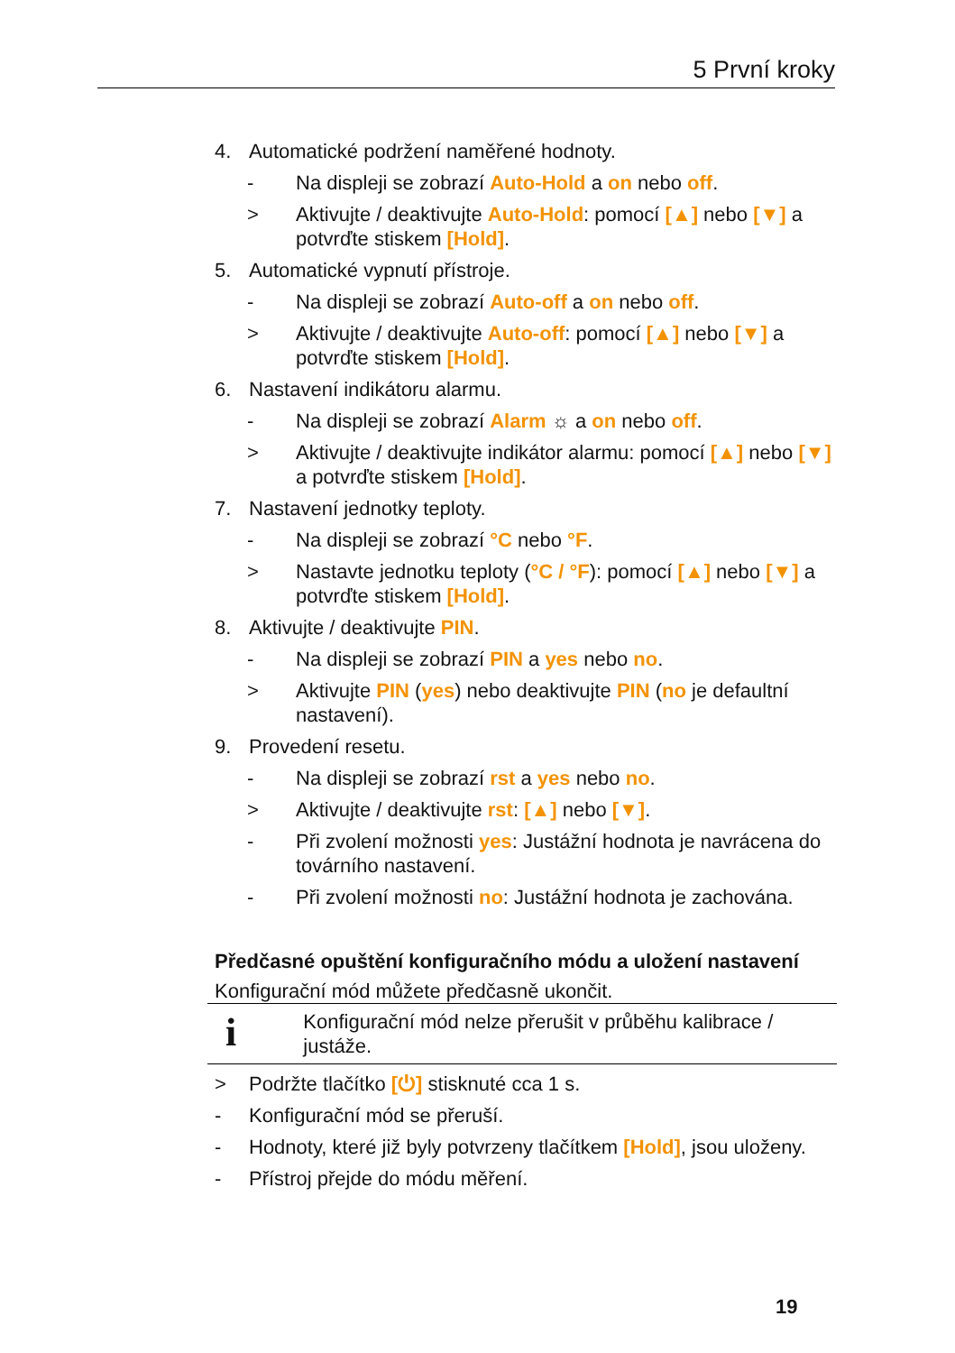5 První kroky
4. Automatické podržení naměřené hodnoty.
- Na displeji se zobrazí Auto-Hold a on nebo off.
> Aktivujte / deaktivujte Auto-Hold: pomocí [▲] nebo [▼] a potvrďte stiskem [Hold].
5. Automatické vypnutí přístroje.
- Na displeji se zobrazí Auto-off a on nebo off.
> Aktivujte / deaktivujte Auto-off: pomocí [▲] nebo [▼] a potvrďte stiskem [Hold].
6. Nastavení indikátoru alarmu.
- Na displeji se zobrazí Alarm ☼ a on nebo off.
> Aktivujte / deaktivujte indikátor alarmu: pomocí [▲] nebo [▼] a potvrďte stiskem [Hold].
7. Nastavení jednotky teploty.
- Na displeji se zobrazí °C nebo °F.
> Nastavte jednotku teploty (°C / °F): pomocí [▲] nebo [▼] a potvrďte stiskem [Hold].
8. Aktivujte / deaktivujte PIN.
- Na displeji se zobrazí PIN a yes nebo no.
> Aktivujte PIN (yes) nebo deaktivujte PIN (no je defaultní nastavení).
9. Provedení resetu.
- Na displeji se zobrazí rst a yes nebo no.
> Aktivujte / deaktivujte rst: [▲] nebo [▼].
- Při zvolení možnosti yes: Justážní hodnota je navrácena do továrního nastavení.
- Při zvolení možnosti no: Justážní hodnota je zachována.
Předčasné opuštění konfiguračního módu a uložení nastavení
Konfigurační mód můžete předčasně ukončit.
i
Konfigurační mód nelze přerušit v průběhu kalibrace / justáže.
> Podržte tlačítko [⏻] stisknuté cca 1 s.
- Konfigurační mód se přeruší.
- Hodnoty, které již byly potvrzeny tlačítkem [Hold], jsou uloženy.
- Přístroj přejde do módu měření.
19